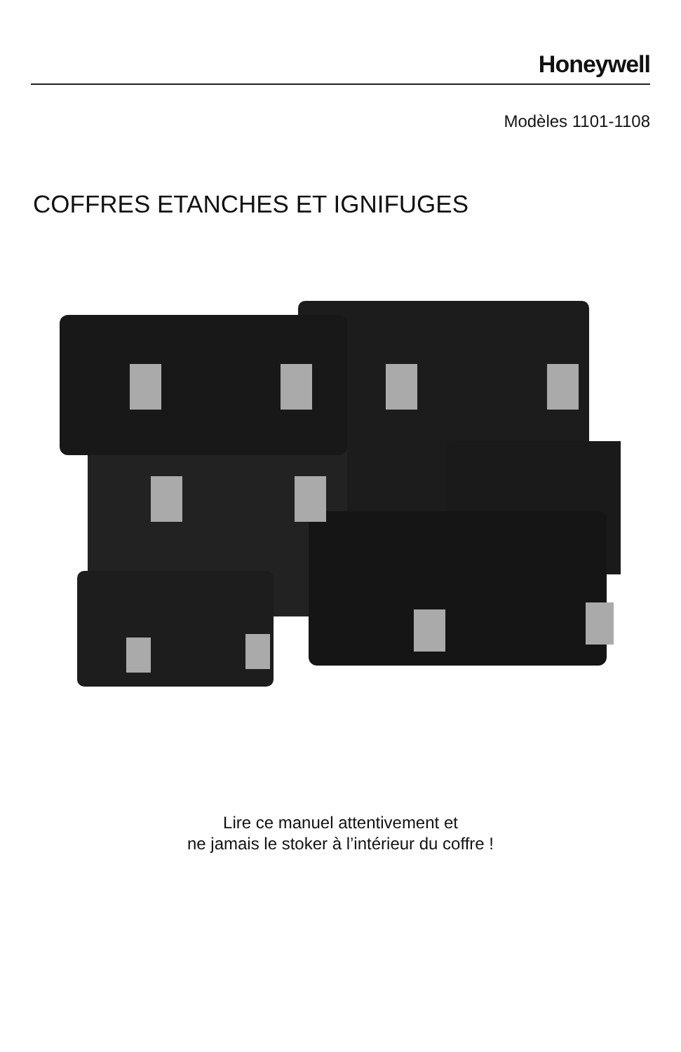Honeywell
Modèles 1101-1108
COFFRES ETANCHES ET IGNIFUGES
Lire ce manuel attentivement et
ne jamais le stoker à l’intérieur du coffre !